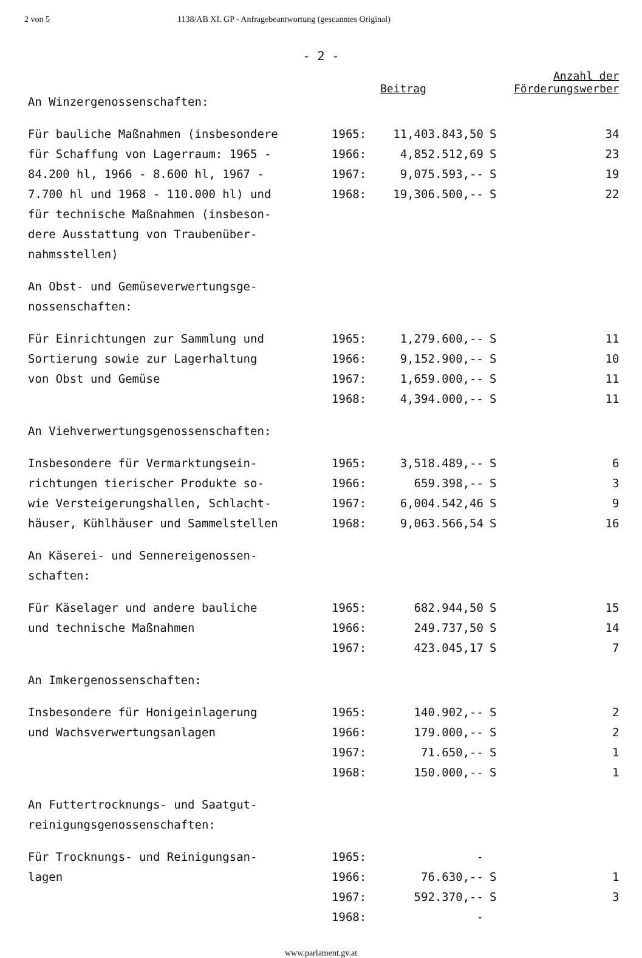2 von 5 1138/AB XI. GP - Anfragebeantwortung (gescanntes Original)
- 2 -
| | Beitrag | | | Anzahl der Förderungswerber |
| --- | --- | --- | --- | --- |
| An Winzergenossenschaften: | | | | |
| Für bauliche Maßnahmen (insbesondere | 1965: | 11,403.843,50 | S | 34 |
| für Schaffung von Lagerraum: 1965 - | 1966: | 4,852.512,69 | S | 23 |
| 84.200 hl, 1966 - 8.600 hl, 1967 - | 1967: | 9,075.593,-- | S | 19 |
| 7.700 hl und 1968 - 110.000 hl) und | 1968: | 19,306.500,-- | S | 22 |
| für technische Maßnahmen (insbeson- | | | | |
| dere Ausstattung von Traubenüber- | | | | |
| nahmsstellen) | | | | |
| An Obst- und Gemüseverwertungsge- | | | | |
| nossenschaften: | | | | |
| Für Einrichtungen zur Sammlung und | 1965: | 1,279.600,-- | S | 11 |
| Sortierung sowie zur Lagerhaltung | 1966: | 9,152.900,-- | S | 10 |
| von Obst und Gemüse | 1967: | 1,659.000,-- | S | 11 |
| | 1968: | 4,394.000,-- | S | 11 |
| An Viehverwertungsgenossenschaften: | | | | |
| Insbesondere für Vermarktungsein- | 1965: | 3,518.489,-- | S | 6 |
| richtungen tierischer Produkte so- | 1966: | 659.398,-- | S | 3 |
| wie Versteigerungshallen, Schlacht- | 1967: | 6,004.542,46 | S | 9 |
| häuser, Kühlhäuser und Sammelstellen | 1968: | 9,063.566,54 | S | 16 |
| An Käserei- und Sennereigenossen- | | | | |
| schaften: | | | | |
| Für Käselager und andere bauliche | 1965: | 682.944,50 | S | 15 |
| und technische Maßnahmen | 1966: | 249.737,50 | S | 14 |
| | 1967: | 423.045,17 | S | 7 |
| An Imkergenossenschaften: | | | | |
| Insbesondere für Honigeinlagerung | 1965: | 140.902,-- | S | 2 |
| und Wachsverwertungsanlagen | 1966: | 179.000,-- | S | 2 |
| | 1967: | 71.650,-- | S | 1 |
| | 1968: | 150.000,-- | S | 1 |
| An Futtertrocknungs- und Saatgut- | | | | |
| reinigungsgenossenschaften: | | | | |
| Für Trocknungs- und Reinigungsan- | 1965: | - | | |
| lagen | 1966: | 76.630,-- | S | 1 |
| | 1967: | 592.370,-- | S | 3 |
| | 1968: | - | | |
www.parlament.gv.at